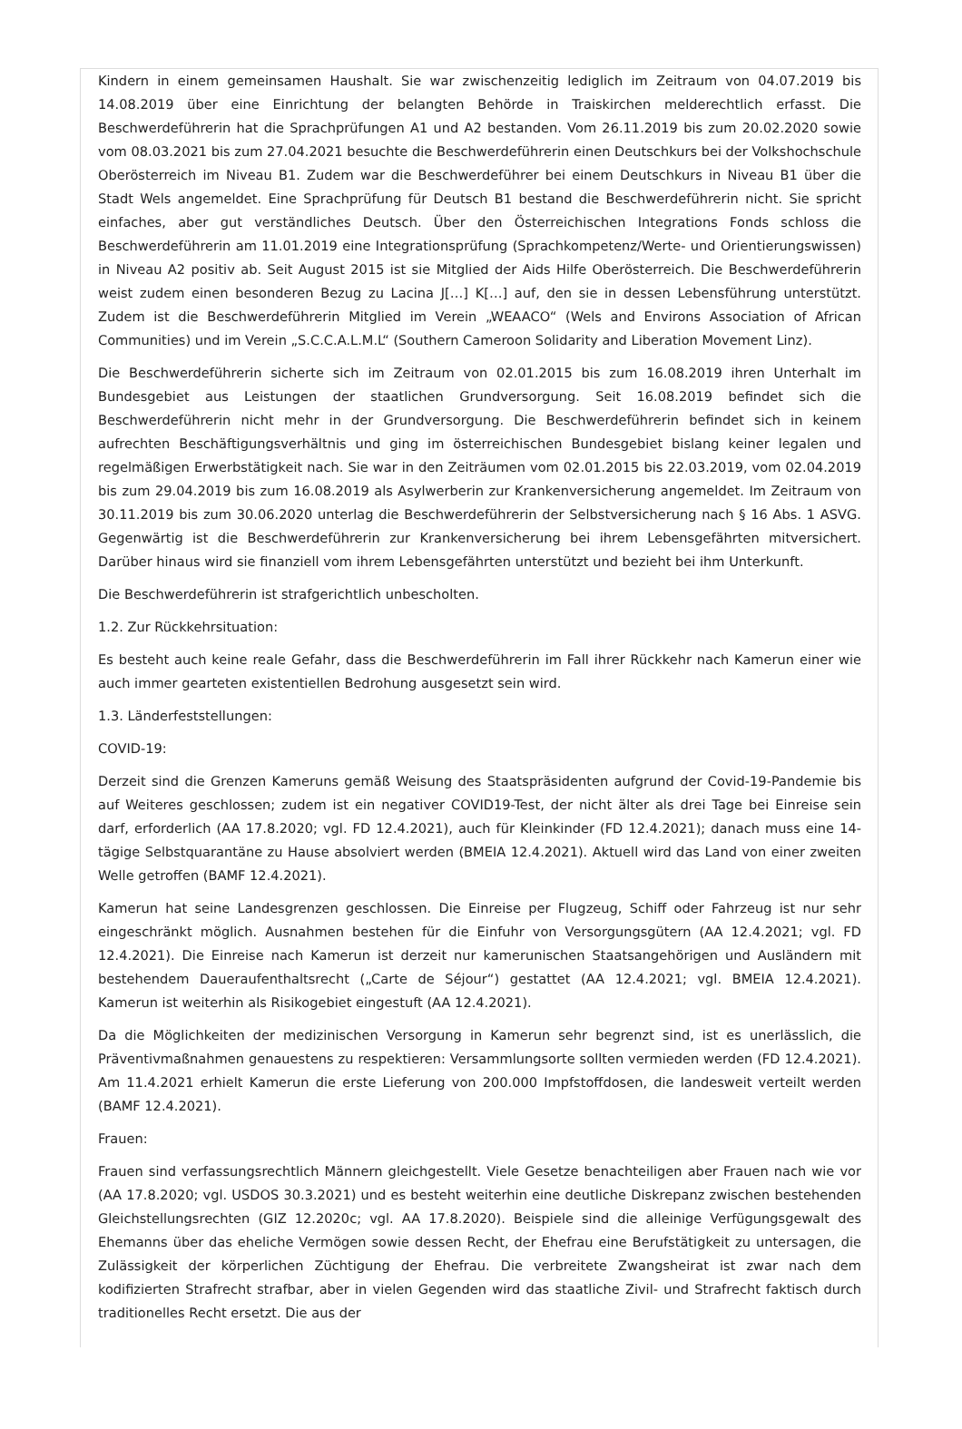Kindern in einem gemeinsamen Haushalt. Sie war zwischenzeitig lediglich im Zeitraum von 04.07.2019 bis 14.08.2019 über eine Einrichtung der belangten Behörde in Traiskirchen melderechtlich erfasst. Die Beschwerdeführerin hat die Sprachprüfungen A1 und A2 bestanden. Vom 26.11.2019 bis zum 20.02.2020 sowie vom 08.03.2021 bis zum 27.04.2021 besuchte die Beschwerdeführerin einen Deutschkurs bei der Volkshochschule Oberösterreich im Niveau B1. Zudem war die Beschwerdeführer bei einem Deutschkurs in Niveau B1 über die Stadt Wels angemeldet. Eine Sprachprüfung für Deutsch B1 bestand die Beschwerdeführerin nicht. Sie spricht einfaches, aber gut verständliches Deutsch. Über den Österreichischen Integrations Fonds schloss die Beschwerdeführerin am 11.01.2019 eine Integrationsprüfung (Sprachkompetenz/Werte- und Orientierungswissen) in Niveau A2 positiv ab. Seit August 2015 ist sie Mitglied der Aids Hilfe Oberösterreich. Die Beschwerdeführerin weist zudem einen besonderen Bezug zu Lacina J[…] K[…] auf, den sie in dessen Lebensführung unterstützt. Zudem ist die Beschwerdeführerin Mitglied im Verein „WEAACO“ (Wels and Environs Association of African Communities) und im Verein „S.C.C.A.L.M.L“ (Southern Cameroon Solidarity and Liberation Movement Linz).
Die Beschwerdeführerin sicherte sich im Zeitraum von 02.01.2015 bis zum 16.08.2019 ihren Unterhalt im Bundesgebiet aus Leistungen der staatlichen Grundversorgung. Seit 16.08.2019 befindet sich die Beschwerdeführerin nicht mehr in der Grundversorgung. Die Beschwerdeführerin befindet sich in keinem aufrechten Beschäftigungsverhältnis und ging im österreichischen Bundesgebiet bislang keiner legalen und regelmäßigen Erwerbstätigkeit nach. Sie war in den Zeiträumen vom 02.01.2015 bis 22.03.2019, vom 02.04.2019 bis zum 29.04.2019 bis zum 16.08.2019 als Asylwerberin zur Krankenversicherung angemeldet. Im Zeitraum von 30.11.2019 bis zum 30.06.2020 unterlag die Beschwerdeführerin der Selbstversicherung nach § 16 Abs. 1 ASVG. Gegenwärtig ist die Beschwerdeführerin zur Krankenversicherung bei ihrem Lebensgefährten mitversichert. Darüber hinaus wird sie finanziell vom ihrem Lebensgefährten unterstützt und bezieht bei ihm Unterkunft.
Die Beschwerdeführerin ist strafgerichtlich unbescholten.
1.2. Zur Rückkehrsituation:
Es besteht auch keine reale Gefahr, dass die Beschwerdeführerin im Fall ihrer Rückkehr nach Kamerun einer wie auch immer gearteten existentiellen Bedrohung ausgesetzt sein wird.
1.3. Länderfeststellungen:
COVID-19:
Derzeit sind die Grenzen Kameruns gemäß Weisung des Staatspräsidenten aufgrund der Covid-19-Pandemie bis auf Weiteres geschlossen; zudem ist ein negativer COVID19-Test, der nicht älter als drei Tage bei Einreise sein darf, erforderlich (AA 17.8.2020; vgl. FD 12.4.2021), auch für Kleinkinder (FD 12.4.2021); danach muss eine 14-tägige Selbstquarantäne zu Hause absolviert werden (BMEIA 12.4.2021). Aktuell wird das Land von einer zweiten Welle getroffen (BAMF 12.4.2021).
Kamerun hat seine Landesgrenzen geschlossen. Die Einreise per Flugzeug, Schiff oder Fahrzeug ist nur sehr eingeschränkt möglich. Ausnahmen bestehen für die Einfuhr von Versorgungsgütern (AA 12.4.2021; vgl. FD 12.4.2021). Die Einreise nach Kamerun ist derzeit nur kamerunischen Staatsangehörigen und Ausländern mit bestehendem Daueraufenthaltsrecht („Carte de Séjour“) gestattet (AA 12.4.2021; vgl. BMEIA 12.4.2021). Kamerun ist weiterhin als Risikogebiet eingestuft (AA 12.4.2021).
Da die Möglichkeiten der medizinischen Versorgung in Kamerun sehr begrenzt sind, ist es unerlässlich, die Präventivmaßnahmen genauestens zu respektieren: Versammlungsorte sollten vermieden werden (FD 12.4.2021). Am 11.4.2021 erhielt Kamerun die erste Lieferung von 200.000 Impfstoffdosen, die landesweit verteilt werden (BAMF 12.4.2021).
Frauen:
Frauen sind verfassungsrechtlich Männern gleichgestellt. Viele Gesetze benachteiligen aber Frauen nach wie vor (AA 17.8.2020; vgl. USDOS 30.3.2021) und es besteht weiterhin eine deutliche Diskrepanz zwischen bestehenden Gleichstellungsrechten (GIZ 12.2020c; vgl. AA 17.8.2020). Beispiele sind die alleinige Verfügungsgewalt des Ehemanns über das eheliche Vermögen sowie dessen Recht, der Ehefrau eine Berufstätigkeit zu untersagen, die Zulässigkeit der körperlichen Züchtigung der Ehefrau. Die verbreitete Zwangsheirat ist zwar nach dem kodifizierten Strafrecht strafbar, aber in vielen Gegenden wird das staatliche Zivil- und Strafrecht faktisch durch traditionelles Recht ersetzt. Die aus der